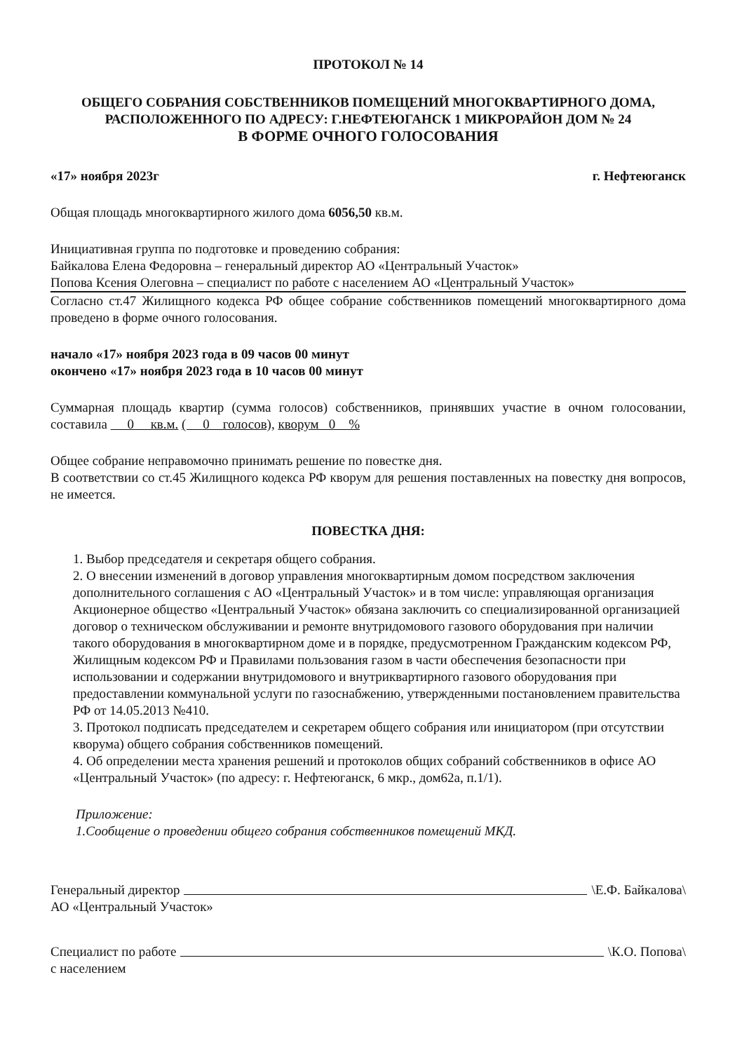ПРОТОКОЛ № 14
ОБЩЕГО СОБРАНИЯ СОБСТВЕННИКОВ ПОМЕЩЕНИЙ МНОГОКВАРТИРНОГО ДОМА,
РАСПОЛОЖЕННОГО ПО АДРЕСУ: Г.НЕФТЕЮГАНСК 1 МИКРОРАЙОН ДОМ № 24
В ФОРМЕ ОЧНОГО ГОЛОСОВАНИЯ
«17» ноября 2023г г. Нефтеюганск
Общая площадь многоквартирного жилого дома 6056,50 кв.м.
Инициативная группа по подготовке и проведению собрания:
Байкалова Елена Федоровна – генеральный директор АО «Центральный Участок»
Попова Ксения Олеговна – специалист по работе с населением АО «Центральный Участок»
Согласно ст.47 Жилищного кодекса РФ общее собрание собственников помещений многоквартирного дома проведено в форме очного голосования.
начало «17» ноября 2023 года в 09 часов 00 минут
окончено «17» ноября 2023 года в 10 часов 00 минут
Суммарная площадь квартир (сумма голосов) собственников, принявших участие в очном голосовании, составила 0 кв.м. ( 0 голосов), кворум 0 %
Общее собрание неправомочно принимать решение по повестке дня.
В соответствии со ст.45 Жилищного кодекса РФ кворум для решения поставленных на повестку дня вопросов, не имеется.
ПОВЕСТКА ДНЯ:
1. Выбор председателя и секретаря общего собрания.
2. О внесении изменений в договор управления многоквартирным домом посредством заключения дополнительного соглашения с АО «Центральный Участок» и в том числе: управляющая организация Акционерное общество «Центральный Участок» обязана заключить со специализированной организацией договор о техническом обслуживании и ремонте внутридомового газового оборудования при наличии такого оборудования в многоквартирном доме и в порядке, предусмотренном Гражданским кодексом РФ, Жилищным кодексом РФ и Правилами пользования газом в части обеспечения безопасности при использовании и содержании внутридомового и внутриквартирного газового оборудования при предоставлении коммунальной услуги по газоснабжению, утвержденными постановлением правительства РФ от 14.05.2013 №410.
3. Протокол подписать председателем и секретарем общего собрания или инициатором (при отсутствии кворума) общего собрания собственников помещений.
4. Об определении места хранения решений и протоколов общих собраний собственников в офисе АО «Центральный Участок» (по адресу: г. Нефтеюганск, 6 мкр., дом62а, п.1/1).
Приложение:
1.Сообщение о проведении общего собрания собственников помещений МКД.
Генеральный директор \Е.Ф. Байкалова\
АО «Центральный Участок»
Специалист по работе \К.О. Попова\
с населением